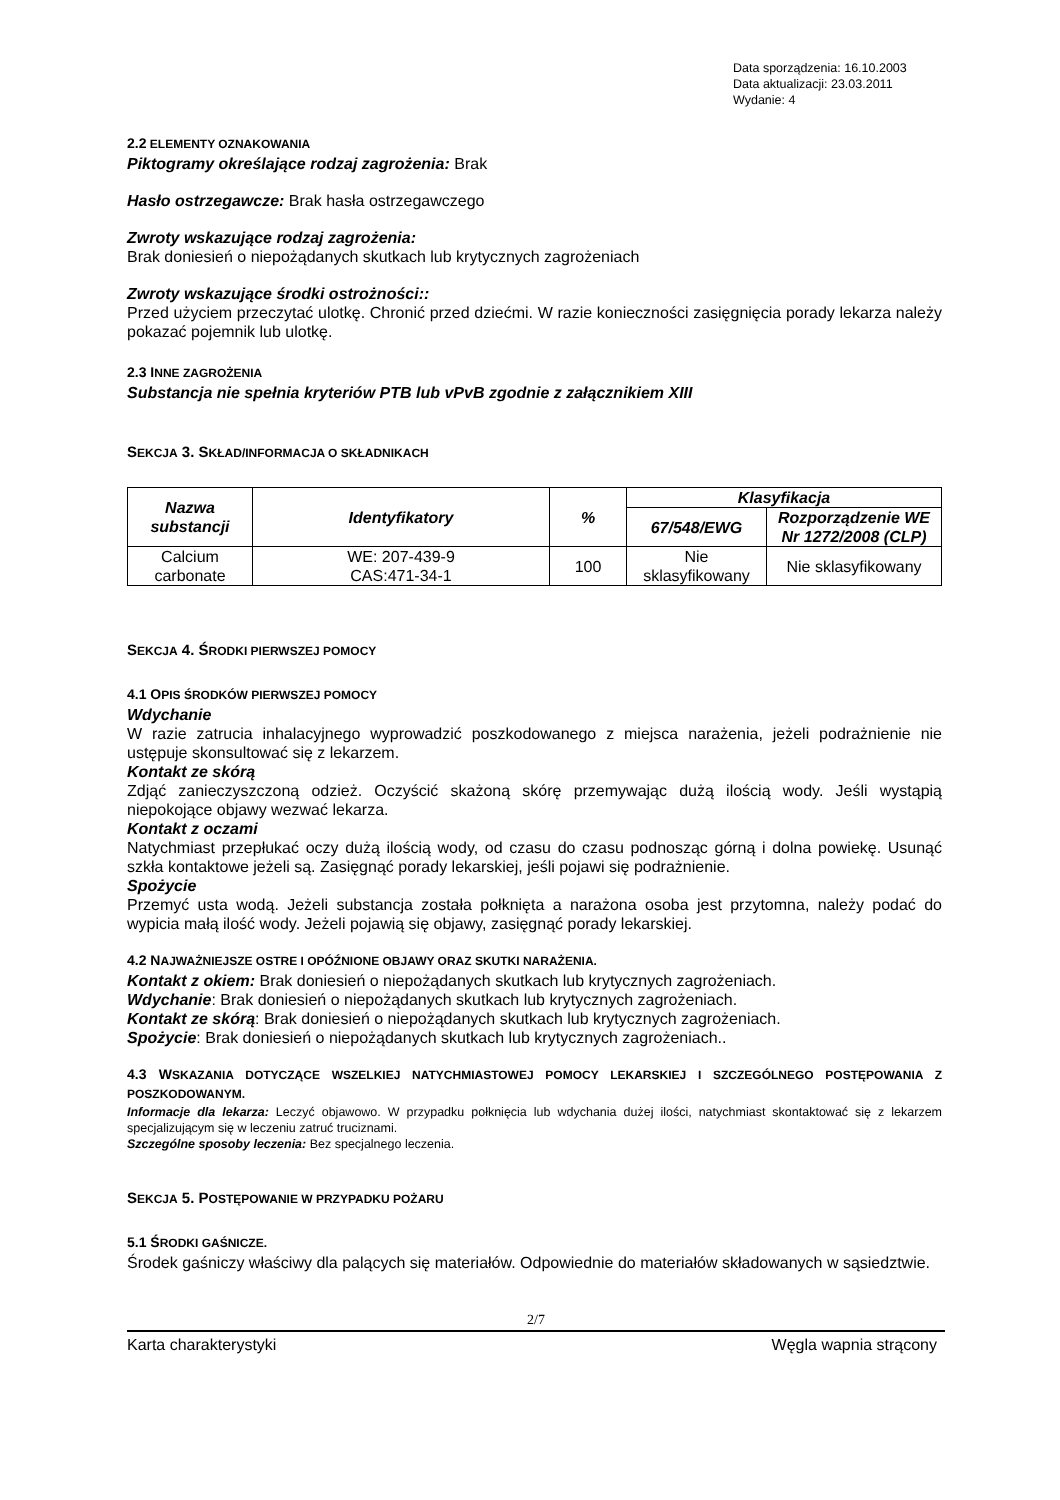Data sporządzenia: 16.10.2003
Data aktualizacji: 23.03.2011
Wydanie: 4
2.2 ELEMENTY OZNAKOWANIA
Piktogramy określające rodzaj zagrożenia: Brak
Hasło ostrzegawcze: Brak hasła ostrzegawczego
Zwroty wskazujące rodzaj zagrożenia:
Brak doniesień o niepożądanych skutkach lub krytycznych zagrożeniach
Zwroty wskazujące środki ostrożności::
Przed użyciem przeczytać ulotkę. Chronić przed dziećmi. W razie konieczności zasięgnięcia porady lekarza należy pokazać pojemnik lub ulotkę.
2.3 INNE ZAGROŻENIA
Substancja nie spełnia kryteriów PTB lub vPvB zgodnie z załącznikiem XIII
SEKCJA 3. SKŁAD/INFORMACJA O SKŁADNIKACH
| Nazwa substancji | Identyfikatory | % | Klasyfikacja | |
| --- | --- | --- | --- | --- |
| | | | 67/548/EWG | Rozporządzenie WE Nr 1272/2008 (CLP) |
| Calcium carbonate | WE: 207-439-9 CAS:471-34-1 | 100 | Nie sklasyfikowany | Nie sklasyfikowany |
SEKCJA 4. ŚRODKI PIERWSZEJ POMOCY
4.1 OPIS ŚRODKÓW PIERWSZEJ POMOCY
Wdychanie
W razie zatrucia inhalacyjnego wyprowadzić poszkodowanego z miejsca narażenia, jeżeli podrażnienie nie ustępuje skonsultować się z lekarzem.
Kontakt ze skórą
Zdjąć zanieczyszczoną odzież. Oczyścić skażoną skórę przemywając dużą ilością wody. Jeśli wystąpią niepokojące objawy wezwać lekarza.
Kontakt z oczami
Natychmiast przepłukać oczy dużą ilością wody, od czasu do czasu podnosząc górną i dolna powiekę. Usunąć szkła kontaktowe jeżeli są. Zasięgnąć porady lekarskiej, jeśli pojawi się podrażnienie.
Spożycie
Przemyć usta wodą. Jeżeli substancja została połknięta a narażona osoba jest przytomna, należy podać do wypicia małą ilość wody. Jeżeli pojawią się objawy, zasięgnąć porady lekarskiej.
4.2 NAJWAŻNIEJSZE OSTRE I OPÓŹNIONE OBJAWY ORAZ SKUTKI NARAŻENIA.
Kontakt z okiem: Brak doniesień o niepożądanych skutkach lub krytycznych zagrożeniach.
Wdychanie: Brak doniesień o niepożądanych skutkach lub krytycznych zagrożeniach.
Kontakt ze skórą: Brak doniesień o niepożądanych skutkach lub krytycznych zagrożeniach.
Spożycie: Brak doniesień o niepożądanych skutkach lub krytycznych zagrożeniach..
4.3 WSKAZANIA DOTYCZĄCE WSZELKIEJ NATYCHMIASTOWEJ POMOCY LEKARSKIEJ I SZCZEGÓLNEGO POSTĘPOWANIA Z POSZKODOWANYM.
Informacje dla lekarza: Leczyć objawowo. W przypadku połknięcia lub wdychania dużej ilości, natychmiast skontaktować się z lekarzem specjalizującym się w leczeniu zatruć truciznami.
Szczególne sposoby leczenia: Bez specjalnego leczenia.
SEKCJA 5. POSTĘPOWANIE W PRZYPADKU POŻARU
5.1 ŚRODKI GAŚNICZE.
Środek gaśniczy właściwy dla palących się materiałów. Odpowiednie do materiałów składowanych w sąsiedztwie.
2/7
Karta charakterystyki Węgla wapnia strącony